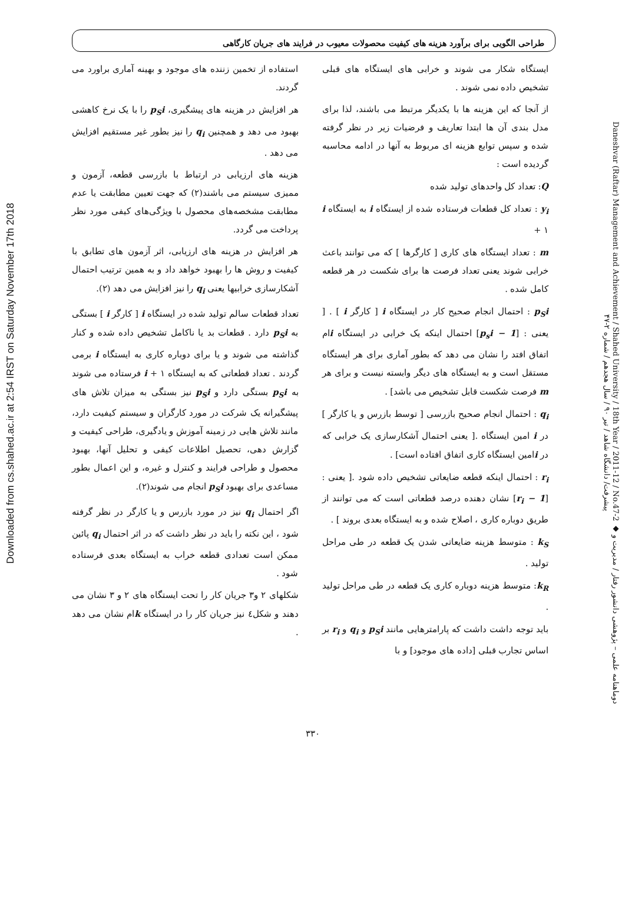Downloaded from cs.shahed.ac.ir at 2:54 IRST on Saturday November 17th 2018
Daneshvar (Raftar) Management and Achievement / Shahed University / 18th Year / 2011-12 / No.47-2 ◆ دوماهنامه علمی – پژوهشی دانشور رفتار / مدیریت و پیشرفت/ دانشگاه شاهد / تیر ۹۰ / سال هجدهم / شماره ۲-۴۷
طراحی الگویی برای برآورد هزینه های کیفیت محصولات معیوب در فرایند های جریان کارگاهی
ایستگاه شکار می شوند و خرابی های ایستگاه های قبلی تشخیص داده نمی شوند .
از آنجا که این هزینه ها با یکدیگر مرتبط می باشند، لذا برای مدل بندی آن ها ابتدا تعاریف و فرضیات زیر در نظر گرفته شده و سپس توابع هزینه ای مربوط به آنها در ادامه محاسبه گردیده است :
Q: تعداد کل واحدهای تولید شده
y<sub>i</sub> : تعداد کل قطعات فرستاده شده از ایستگاه i به ایستگاه i + ۱
m : تعداد ایستگاه های کاری [ کارگرها ] که می توانند باعث خرابی شوند یعنی تعداد فرصت ها برای شکست در هر قطعه کامل شده .
p<sub>S</sub>i : احتمال انجام صحیح کار در ایستگاه i [ کارگر i ] . [ یعنی : [1 − p<sub>s</sub>i] احتمال اینکه یک خرابی در ایستگاه iام اتفاق افتد را نشان می دهد که بطور آماری برای هر ایستگاه مستقل است و به ایستگاه های دیگر وابسته نیست و برای هر m فرصت شکست قابل تشخیص می باشد] .
q<sub>i</sub> : احتمال انجام صحیح بازرسی [ توسط بازرس و یا کارگر ] در i امین ایستگاه .[ یعنی احتمال آشکارسازی یک خرابی که در iامین ایستگاه کاری اتفاق افتاده است] .
r<sub>i</sub> : احتمال اینکه قطعه ضایعاتی تشخیص داده شود .[ یعنی : [1 − r<sub>i</sub>] نشان دهنده درصد قطعاتی است که می توانند از طریق دوباره کاری ، اصلاح شده و به ایستگاه بعدی بروند ] .
k<sub>S</sub> : متوسط هزینه ضایعاتی شدن یک قطعه در طی مراحل تولید .
k<sub>R</sub>: متوسط هزینه دوباره کاری یک قطعه در طی مراحل تولید .
باید توجه داشت داشت که پارامترهایی مانند p<sub>S</sub>i و q<sub>i</sub> و r<sub>i</sub> بر اساس تجارب قبلی [داده های موجود] و با
استفاده از تخمین زننده های موجود و بهینه آماری براورد می گردند.
هر افزایش در هزینه های پیشگیری، p<sub>S</sub>i را با یک نرخ کاهشی بهبود می دهد و همچنین q<sub>i</sub> را نیز بطور غیر مستقیم افزایش می دهد .
هزینه های ارزیابی در ارتباط با بازرسی قطعه، آزمون و ممیزی سیستم می باشند(۲) که جهت تعیین مطابقت یا عدم مطابقت مشخصه‌های محصول با ویژگی‌های کیفی مورد نظر پرداخت می گردد.
هر افزایش در هزینه های ارزیابی، اثر آزمون های تطابق با کیفیت و روش ها را بهبود خواهد داد و به همین ترتیب احتمال آشکارسازی خرابیها یعنی q<sub>i</sub> را نیز افزایش می دهد (۲).
تعداد قطعات سالم تولید شده در ایستگاه i [ کارگر i ] بستگی به p<sub>S</sub>i دارد . قطعات بد یا ناکامل تشخیص داده شده و کنار گذاشته می شوند و یا برای دوباره کاری به ایستگاه i برمی گردند . تعداد قطعاتی که به ایستگاه i + ۱ فرستاده می شوند به p<sub>S</sub>i بستگی دارد و p<sub>S</sub>i نیز بستگی به میزان تلاش های پیشگیرانه یک شرکت در مورد کارگران و سیستم کیفیت دارد، مانند تلاش هایی در زمینه آموزش و یادگیری، طراحی کیفیت و گزارش دهی، تحصیل اطلاعات کیفی و تحلیل آنها، بهبود محصول و طراحی فرایند و کنترل و غیره، و این اعمال بطور مساعدی برای بهبود p<sub>S</sub>i انجام می شوند(۲).
اگر احتمال q<sub>i</sub> نیز در مورد بازرس و یا کارگر در نظر گرفته شود ، این نکته را باید در نظر داشت که در اثر احتمال q<sub>i</sub> پائین ممکن است تعدادی قطعه خراب به ایستگاه بعدی فرستاده شود .
شکلهای ۲ و۳ جریان کار را تحت ایستگاه های ۲ و ۳ نشان می دهند و شکل٤ نیز جریان کار را در ایستگاه kام نشان می دهد .
۳۳۰